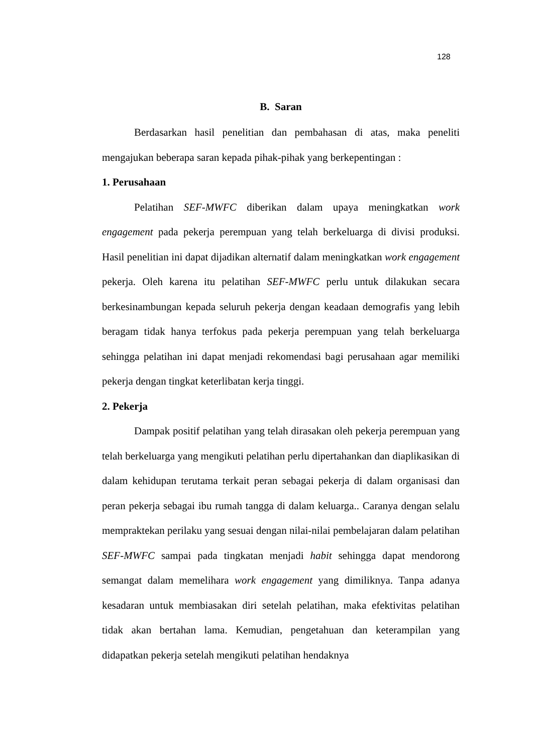128
B. Saran
Berdasarkan hasil penelitian dan pembahasan di atas, maka peneliti mengajukan beberapa saran kepada pihak-pihak yang berkepentingan :
1. Perusahaan
Pelatihan SEF-MWFC diberikan dalam upaya meningkatkan work engagement pada pekerja perempuan yang telah berkeluarga di divisi produksi. Hasil penelitian ini dapat dijadikan alternatif dalam meningkatkan work engagement pekerja. Oleh karena itu pelatihan SEF-MWFC perlu untuk dilakukan secara berkesinambungan kepada seluruh pekerja dengan keadaan demografis yang lebih beragam tidak hanya terfokus pada pekerja perempuan yang telah berkeluarga sehingga pelatihan ini dapat menjadi rekomendasi bagi perusahaan agar memiliki pekerja dengan tingkat keterlibatan kerja tinggi.
2. Pekerja
Dampak positif pelatihan yang telah dirasakan oleh pekerja perempuan yang telah berkeluarga yang mengikuti pelatihan perlu dipertahankan dan diaplikasikan di dalam kehidupan terutama terkait peran sebagai pekerja di dalam organisasi dan peran pekerja sebagai ibu rumah tangga di dalam keluarga.. Caranya dengan selalu mempraktekan perilaku yang sesuai dengan nilai-nilai pembelajaran dalam pelatihan SEF-MWFC sampai pada tingkatan menjadi habit sehingga dapat mendorong semangat dalam memelihara work engagement yang dimiliknya. Tanpa adanya kesadaran untuk membiasakan diri setelah pelatihan, maka efektivitas pelatihan tidak akan bertahan lama. Kemudian, pengetahuan dan keterampilan yang didapatkan pekerja setelah mengikuti pelatihan hendaknya